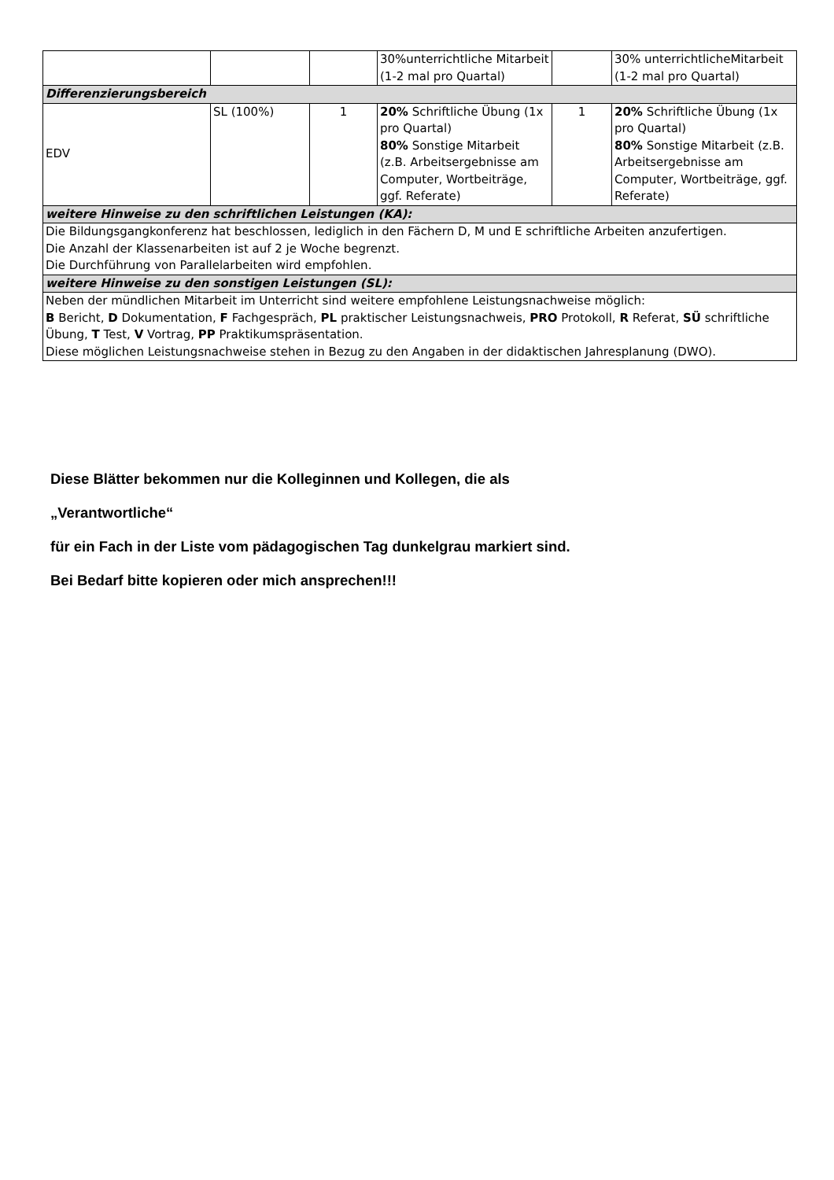| | | | 30%unterrichtliche Mitarbeit (1-2 mal pro Quartal) | | 30% unterrichtlicheMitarbeit (1-2 mal pro Quartal) |
| Differenzierungsbereich | | | | | |
| EDV | SL (100%) | 1 | 20% Schriftliche Übung (1x pro Quartal) 80% Sonstige Mitarbeit (z.B. Arbeitsergebnisse am Computer, Wortbeiträge, ggf. Referate) | 1 | 20% Schriftliche Übung (1x pro Quartal) 80% Sonstige Mitarbeit (z.B. Arbeitsergebnisse am Computer, Wortbeiträge, ggf. Referate) |
| weitere Hinweise zu den schriftlichen Leistungen (KA): | | | | | |
| Die Bildungsgangkonferenz hat beschlossen, lediglich in den Fächern D, M und E schriftliche Arbeiten anzufertigen. Die Anzahl der Klassenarbeiten ist auf 2 je Woche begrenzt. Die Durchführung von Parallelarbeiten wird empfohlen. | | | | | |
| weitere Hinweise zu den sonstigen Leistungen (SL): | | | | | |
| Neben der mündlichen Mitarbeit im Unterricht sind weitere empfohlene Leistungsnachweise möglich: B Bericht, D Dokumentation, F Fachgespräch, PL praktischer Leistungsnachweis, PRO Protokoll, R Referat, SÜ schriftliche Übung, T Test, V Vortrag, PP Praktikumspräsentation. Diese möglichen Leistungsnachweise stehen in Bezug zu den Angaben in der didaktischen Jahresplanung (DWO). | | | | | |
Diese Blätter bekommen nur die Kolleginnen und Kollegen, die als
„Verantwortliche“
für ein Fach in der Liste vom pädagogischen Tag dunkelgrau markiert sind.
Bei Bedarf bitte kopieren oder mich ansprechen!!!